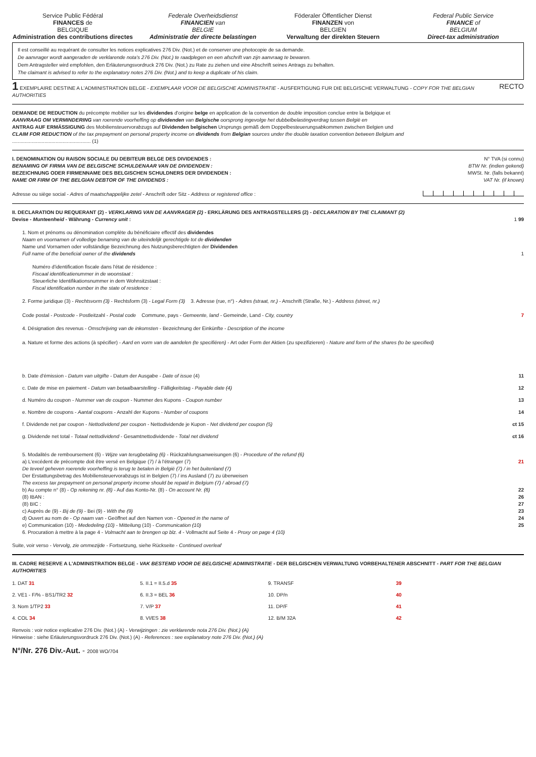Service Public Fédéral
FINANCES de
BELGIQUE
Administration des contributions directes
Federale Overheidsdienst
FINANCIEN van
BELGIE
Administratie der directe belastingen
Föderaler Öffentlicher Dienst
FINANZEN von
BELGIEN
Verwaltung der direkten Steuern
Federal Public Service
FINANCE of
BELGIUM
Direct-tax administration
Il est conseillé au requérant de consulter les notices explicatives 276 Div. (Not.) et de conserver une photocopie de sa demande.
De aanvrager wordt aangeraden de verklarende nota's 276 Div. (Not.) te raadplegen en een afschrift van zijn aanvraag te bewaren.
Dem Antragsteller wird empfohlen, den Erläuterungsvordruck 276 Div. (Not.) zu Rate zu ziehen und eine Abschrift seines Antrags zu behalten.
The claimant is advised to refer to the explanatory notes 276 Div. (Not.) and to keep a duplicate of his claim.
1 EXEMPLAIRE DESTINE A L'ADMINISTRATION BELGE - EXEMPLAAR VOOR DE BELGISCHE ADMINISTRATIE - AUSFERTIGUNG FUR DIE BELGISCHE VERWALTUNG - COPY FOR THE BELGIAN AUTHORITIES RECTO
DEMANDE DE REDUCTION du précompte mobilier sur les dividendes d'origine belge en application de la convention de double imposition conclue entre la Belgique et
AANVRAAG OM VERMINDERING van roerende voorheffing op dividenden van Belgische oorsprong ingevolge het dubbelbelastingverdrag tussen België en
ANTRAG AUF ERMÄSSIGUNG des Mobiliensteuervorabzugs auf Dividenden belgischen Ursprungs gemäß dem Doppelbesteuerungsabkommen zwischen Belgien und
CLAIM FOR REDUCTION of the tax prepayment on personal property income on dividends from Belgian sources under the double taxation convention between Belgium and
........................................................ (1)
I. DENOMINATION OU RAISON SOCIALE DU DEBITEUR BELGE DES DIVIDENDES :
BENAMING OF FIRMA VAN DE BELGISCHE SCHULDENAAR VAN DE DIVIDENDEN :
BEZEICHNUNG ODER FIRMENNAME DES BELGISCHEN SCHULDNERS DER DIVIDENDEN :
NAME OR FIRM OF THE BELGIAN DEBTOR OF THE DIVIDENDS :
Adresse ou siège social - Adres of maatschappelijke zetel - Anschrift oder Sitz - Address or registered office :
N° TVA (si connu)
BTW Nr. (indien gekend)
MWSt. Nr. (falls bekannt)
VAT Nr. (if known)
II. DECLARATION DU REQUERANT (2) - VERKLARING VAN DE AANVRAGER (2) - ERKLÄRUNG DES ANTRAGSTELLERS (2) - DECLARATION BY THE CLAIMANT (2)
Devise - Munteenheid - Währung - Currency unit : 1 99
1. Nom et prénoms ou dénomination complète du bénéficiaire effectif des dividendes
Naam en voornamen of volledige benaming van de uiteindelijk gerechtigde tot de dividenden
Name und Vornamen oder vollständige Bezeichnung des Nutzungsberechtigten der Dividenden
Full name of the beneficial owner of the dividends 1
Numéro d'identification fiscale dans l'état de résidence :
Fiscaal identificatienummer in de woonstaat :
Steuerliche Identifikationsnummer in dem Wohnsitzstaat :
Fiscal identification number in the state of residence :
2. Forme juridique (3) - Rechtsvorm (3) - Rechtsform (3) - Legal Form (3) 3. Adresse (rue, n°) - Adres (straat, nr.) - Anschrift (Straße, Nr.) - Address (street, nr.)
Code postal - Postcode - Postleitzahl - Postal code Commune, pays - Gemeente, land - Gemeinde, Land - City, country 7
4. Désignation des revenus - Omschrijving van de inkomsten - Bezeichnung der Einkünfte - Description of the income
a. Nature et forme des actions (à spécifier) - Aard en vorm van de aandelen (te specifiëren) - Art oder Form der Aktien (zu spezifizieren) - Nature and form of the shares (to be specified)
b. Date d'émission - Datum van uitgifte - Datum der Ausgabe - Date of issue (4) 11
c. Date de mise en paiement - Datum van betaalbaarstelling - Fälligkeitstag - Payable date (4) 12
d. Numéro du coupon - Nummer van de coupon - Nummer des Kupons - Coupon number 13
e. Nombre de coupons - Aantal coupons - Anzahl der Kupons - Number of coupons 14
f. Dividende net par coupon - Nettodividend per coupon - Nettodividende je Kupon - Net dividend per coupon (5) ct 15
g. Dividende net total - Totaal nettodividend - Gesamtnettodividende - Total net dividend ct 16
5. Modalités de remboursement (6) - Wijze van terugbetaling (6) - Rückzahlungsanweisungen (6) - Procedure of the refund (6)
a) L'excédent de précompte doit être versé en Belgique (7) / à l'étranger (7) 21
De teveel geheven roerende voorheffing is terug te betalen in België (7) / in het buitenland (7)
Der Erstattungsbetrag des Mobiliensteuervorabzugs ist in Belgien (7) / ins Ausland (7) zu überweisen
The excess tax prepayment on personal property income should be repaid in Belgium (7) / abroad (7)
b) Au compte n° (8) - Op rekening nr. (8) - Auf das Konto-Nr. (8) - On account Nr. (8) 22
(8) IBAN : 26
(8) BIC : 27
c) Auprès de (9) - Bij de (9) - Bei (9) - With the (9) 23
d) Ouvert au nom de - Op naam van - Geöffnet auf den Namen von - Opened in the name of 24
e) Communication (10) - Mededeling (10) - Mitteilung (10) - Communication (10) 25
6. Procuration à mettre à la page 4 - Volmacht aan te brengen op blz. 4 - Vollmacht auf Seite 4 - Proxy on page 4 (10)
Suite, voir verso - Vervolg, zie ommezijde - Fortsetzung, siehe Rückseite - Continued overleaf
III. CADRE RESERVE A L'ADMINISTRATION BELGE - VAK BESTEMD VOOR DE BELGISCHE ADMINISTRATIE - DER BELGISCHEN VERWALTUNG VORBEHALTENER ABSCHNITT - PART FOR THE BELGIAN AUTHORITIES
1. DAT 31
5. II.1 = II.5.d 35
9. TRANSF
39
2. VE1 - F/% - BS1/TR2 32
6. II.3 = BEL 36
10. DP/n
40
3. Nom 1/TP2 33
7. V/P 37
11. DP/F
41
4. COL 34
8. VI/ES 38
12. B/M 32A
42
Renvois : voir notice explicative 276 Div. (Not.) (A) - Verwijzingen : zie verklarende nota 276 Div. (Not.) (A)
Hinweise : siehe Erläuterungsvordruck 276 Div. (Not.) (A) - References : see explanatory note 276 Div. (Not.) (A)
N°/Nr. 276 Div.-Aut. - 2008 WO/704